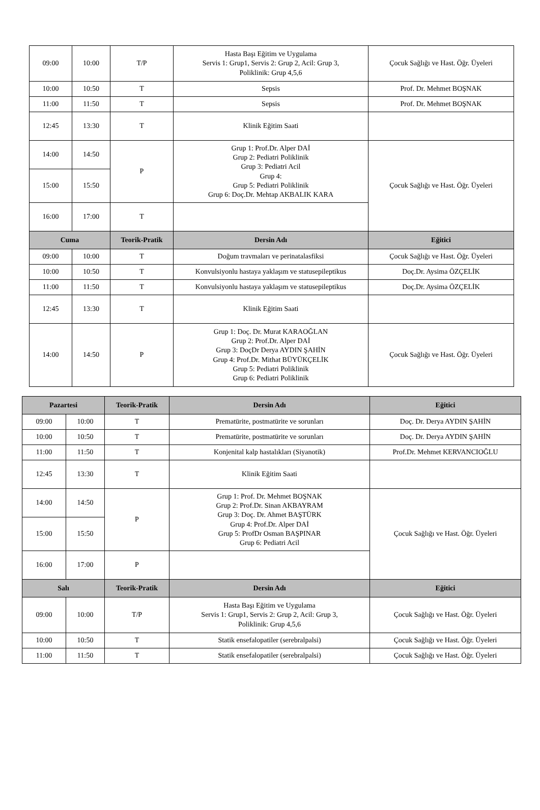| 09:00 | 10:00 | T/P | Hasta Başı Eğitim ve Uygulama Servis 1: Grup1, Servis 2: Grup 2, Acil: Grup 3, Poliklinik: Grup 4,5,6 | Çocuk Sağlığı ve Hast. Öğr. Üyeleri |
| 10:00 | 10:50 | T | Sepsis | Prof. Dr. Mehmet BOŞNAK |
| 11:00 | 11:50 | T | Sepsis | Prof. Dr. Mehmet BOŞNAK |
| 12:45 | 13:30 | T | Klinik Eğitim Saati | |
| 14:00 | 14:50 | P | Grup 1: Prof.Dr. Alper DAİ Grup 2: Pediatri Poliklinik Grup 3: Pediatri Acil Grup 4: Grup 5: Pediatri Poliklinik Grup 6: Doç.Dr. Mehtap AKBALIK KARA | Çocuk Sağlığı ve Hast. Öğr. Üyeleri |
| 15:00 | 15:50 | | | |
| 16:00 | 17:00 | T | | |
| Cuma | | Teorik-Pratik | Dersin Adı | Eğitici |
| 09:00 | 10:00 | T | Doğum travmaları ve perinatalasfiksi | Çocuk Sağlığı ve Hast. Öğr. Üyeleri |
| 10:00 | 10:50 | T | Konvulsiyonlu hastaya yaklaşım ve statusepileptikus | Doç.Dr. Aysima ÖZÇELİK |
| 11:00 | 11:50 | T | Konvulsiyonlu hastaya yaklaşım ve statusepileptikus | Doç.Dr. Aysima ÖZÇELİK |
| 12:45 | 13:30 | T | Klinik Eğitim Saati | |
| 14:00 | 14:50 | P | Grup 1: Doç. Dr. Murat KARAOĞLAN Grup 2: Prof.Dr. Alper DAİ Grup 3: DoçDr Derya AYDIN ŞAHİN Grup 4: Prof.Dr. Mithat BÜYÜKÇELİK Grup 5: Pediatri Poliklinik Grup 6: Pediatri Poliklinik | Çocuk Sağlığı ve Hast. Öğr. Üyeleri |
| Pazartesi | | Teorik-Pratik | Dersin Adı | Eğitici |
| --- | --- | --- | --- | --- |
| 09:00 | 10:00 | T | Prematürite, postmatürite ve sorunları | Doç. Dr. Derya AYDIN ŞAHİN |
| 10:00 | 10:50 | T | Prematürite, postmatürite ve sorunları | Doç. Dr. Derya AYDIN ŞAHİN |
| 11:00 | 11:50 | T | Konjenital kalp hastalıkları (Siyanotik) | Prof.Dr. Mehmet KERVANCIOĞLU |
| 12:45 | 13:30 | T | Klinik Eğitim Saati | |
| 14:00 | 14:50 | P | Grup 1: Prof. Dr. Mehmet BOŞNAK Grup 2: Prof.Dr. Sinan AKBAYRAM Grup 3: Doç. Dr. Ahmet BAŞTÜRK Grup 4: Prof.Dr. Alper DAİ Grup 5: ProfDr Osman BAŞPINAR Grup 6: Pediatri Acil | Çocuk Sağlığı ve Hast. Öğr. Üyeleri |
| 15:00 | 15:50 | | | |
| 16:00 | 17:00 | P | | |
| Salı | | Teorik-Pratik | Dersin Adı | Eğitici |
| 09:00 | 10:00 | T/P | Hasta Başı Eğitim ve Uygulama Servis 1: Grup1, Servis 2: Grup 2, Acil: Grup 3, Poliklinik: Grup 4,5,6 | Çocuk Sağlığı ve Hast. Öğr. Üyeleri |
| 10:00 | 10:50 | T | Statik ensefalopatiler (serebralpalsi) | Çocuk Sağlığı ve Hast. Öğr. Üyeleri |
| 11:00 | 11:50 | T | Statik ensefalopatiler (serebralpalsi) | Çocuk Sağlığı ve Hast. Öğr. Üyeleri |